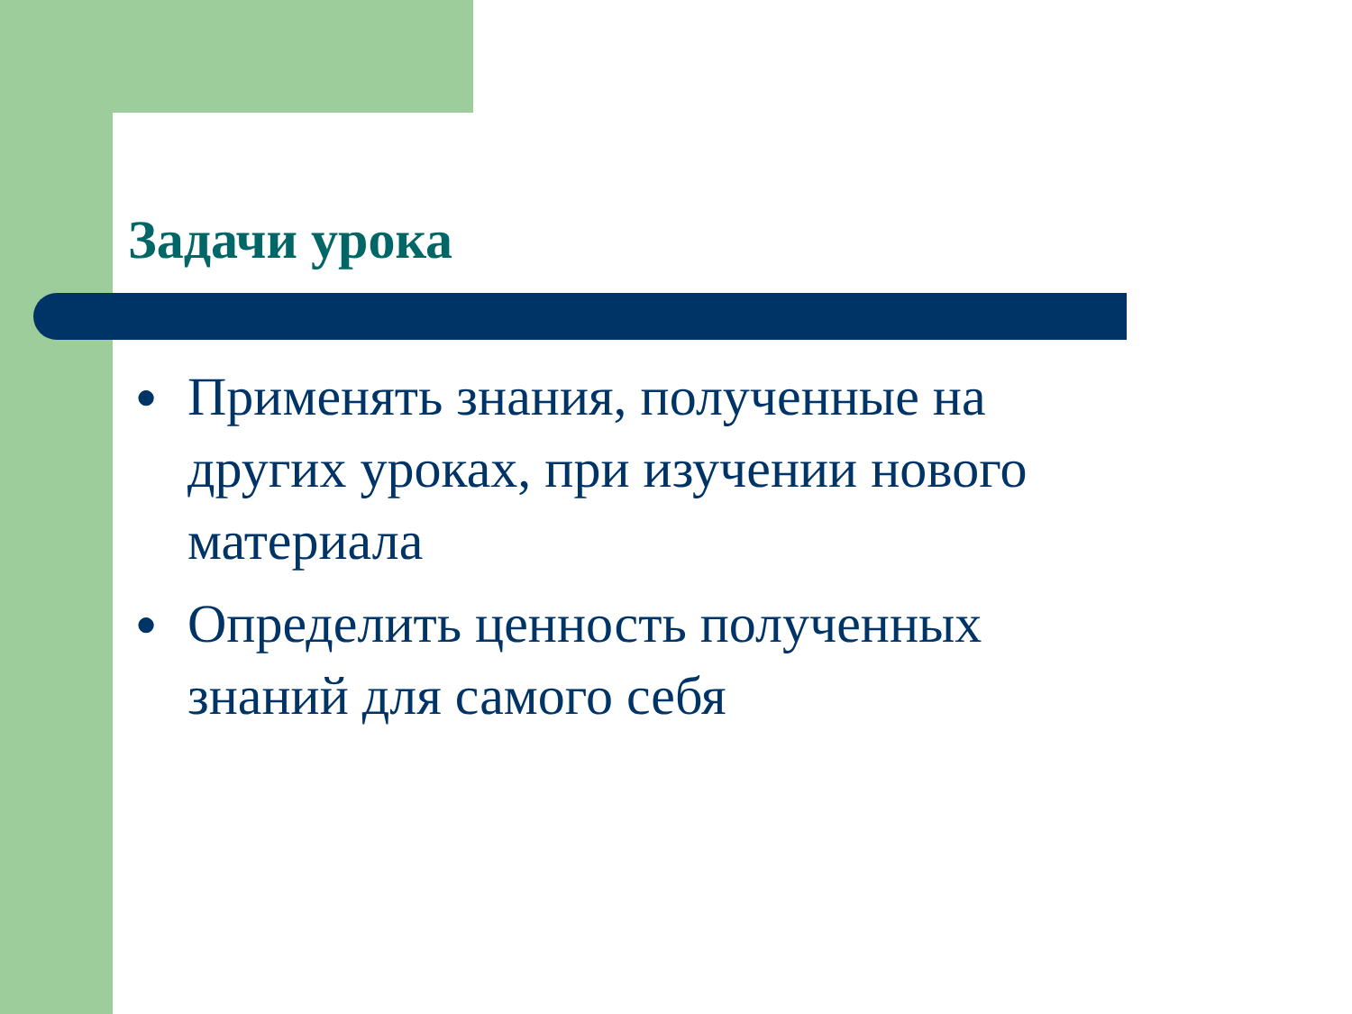Задачи урока
● Применять знания, полученные на других уроках, при изучении нового материала
● Определить ценность полученных знаний для самого себя